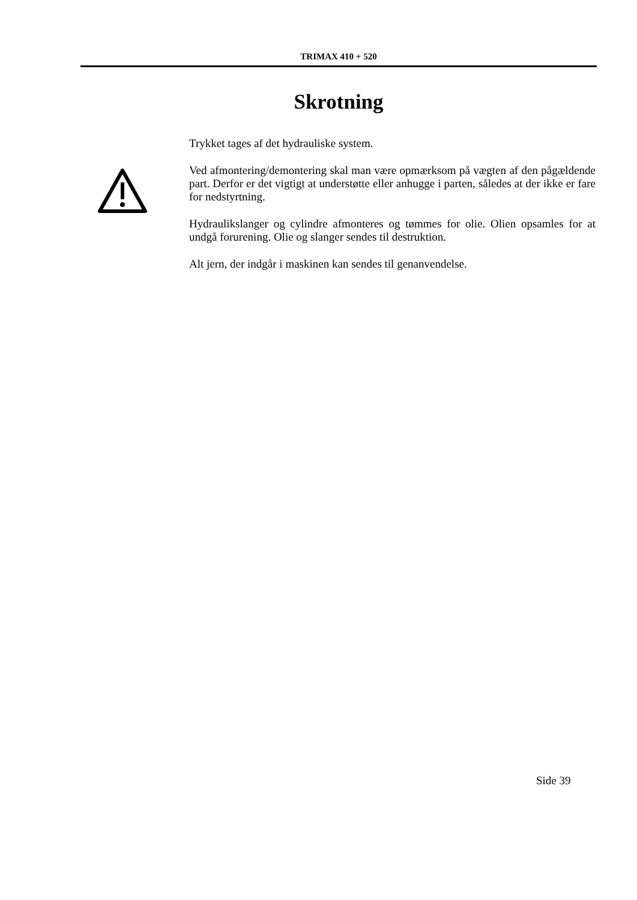TRIMAX 410 + 520
Skrotning
Trykket tages af det hydrauliske system.
Ved afmontering/demontering skal man være opmærksom på vægten af den pågældende part. Derfor er det vigtigt at understøtte eller anhugge i parten, således at der ikke er fare for nedstyrtning.
Hydraulikslanger og cylindre afmonteres og tømmes for olie. Olien opsamles for at undgå forurening. Olie og slanger sendes til destruktion.
Alt jern, der indgår i maskinen kan sendes til genanvendelse.
Side 39